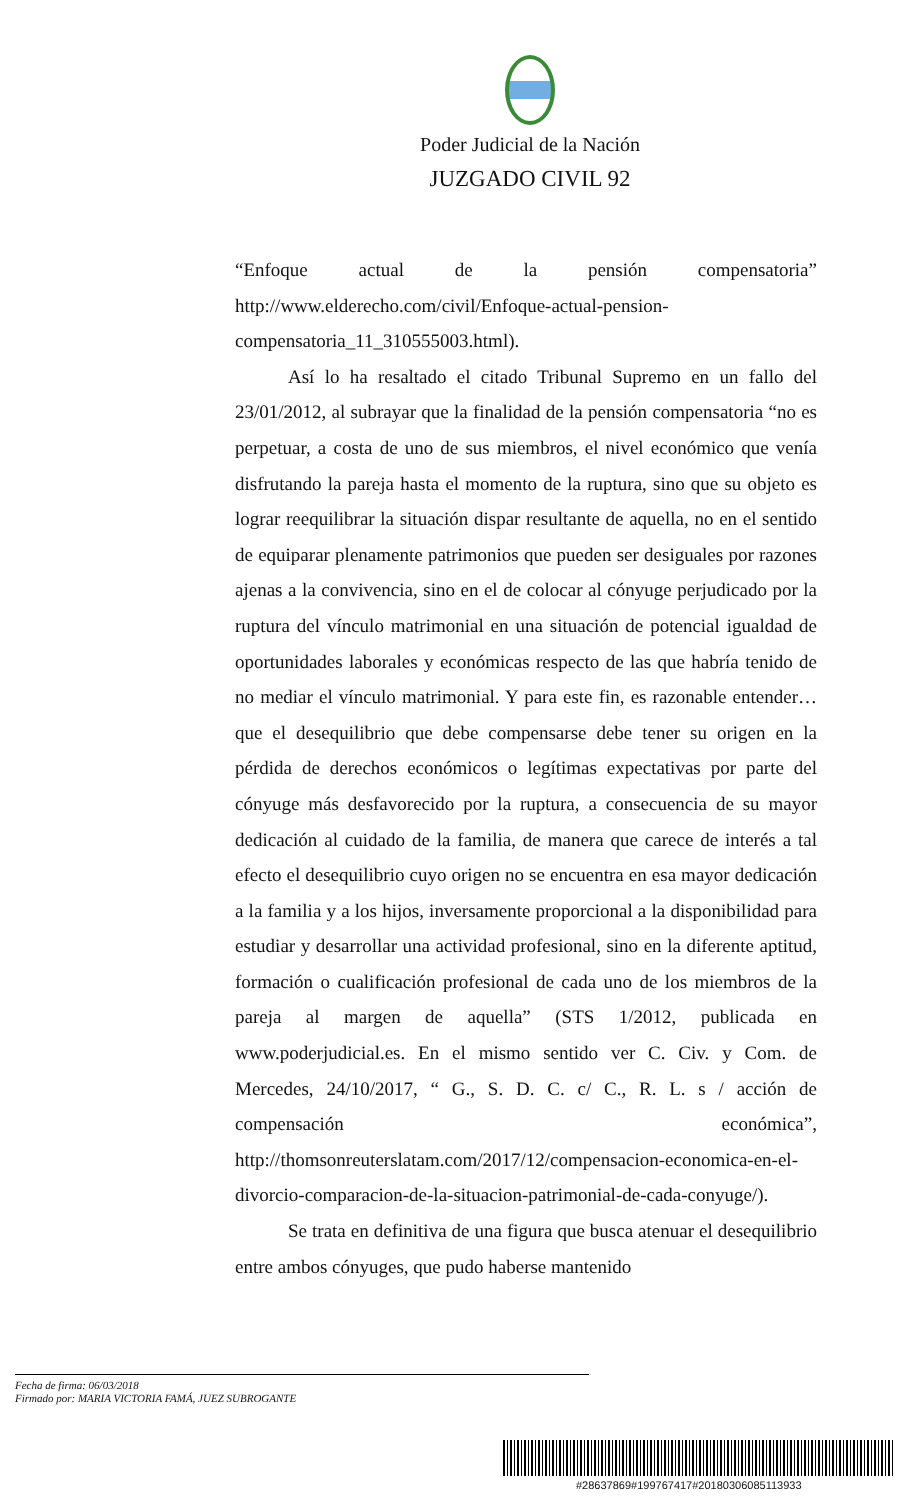Poder Judicial de la Nación
JUZGADO CIVIL 92
“Enfoque actual de la pensión compensatoria” http://www.elderecho.com/civil/Enfoque-actual-pension-compensatoria_11_310555003.html).
Así lo ha resaltado el citado Tribunal Supremo en un fallo del 23/01/2012, al subrayar que la finalidad de la pensión compensatoria “no es perpetuar, a costa de uno de sus miembros, el nivel económico que venía disfrutando la pareja hasta el momento de la ruptura, sino que su objeto es lograr reequilibrar la situación dispar resultante de aquella, no en el sentido de equiparar plenamente patrimonios que pueden ser desiguales por razones ajenas a la convivencia, sino en el de colocar al cónyuge perjudicado por la ruptura del vínculo matrimonial en una situación de potencial igualdad de oportunidades laborales y económicas respecto de las que habría tenido de no mediar el vínculo matrimonial. Y para este fin, es razonable entender… que el desequilibrio que debe compensarse debe tener su origen en la pérdida de derechos económicos o legítimas expectativas por parte del cónyuge más desfavorecido por la ruptura, a consecuencia de su mayor dedicación al cuidado de la familia, de manera que carece de interés a tal efecto el desequilibrio cuyo origen no se encuentra en esa mayor dedicación a la familia y a los hijos, inversamente proporcional a la disponibilidad para estudiar y desarrollar una actividad profesional, sino en la diferente aptitud, formación o cualificación profesional de cada uno de los miembros de la pareja al margen de aquella” (STS 1/2012, publicada en www.poderjudicial.es. En el mismo sentido ver C. Civ. y Com. de Mercedes, 24/10/2017, “ G., S. D. C. c/ C., R. L. s / acción de compensación económica”, http://thomsonreuterslatam.com/2017/12/compensacion-economica-en-el-divorcio-comparacion-de-la-situacion-patrimonial-de-cada-conyuge/).
Se trata en definitiva de una figura que busca atenuar el desequilibrio entre ambos cónyuges, que pudo haberse mantenido
Fecha de firma: 06/03/2018
Firmado por: MARIA VICTORIA FAMÁ, JUEZ SUBROGANTE
#28637869#199767417#20180306085113933